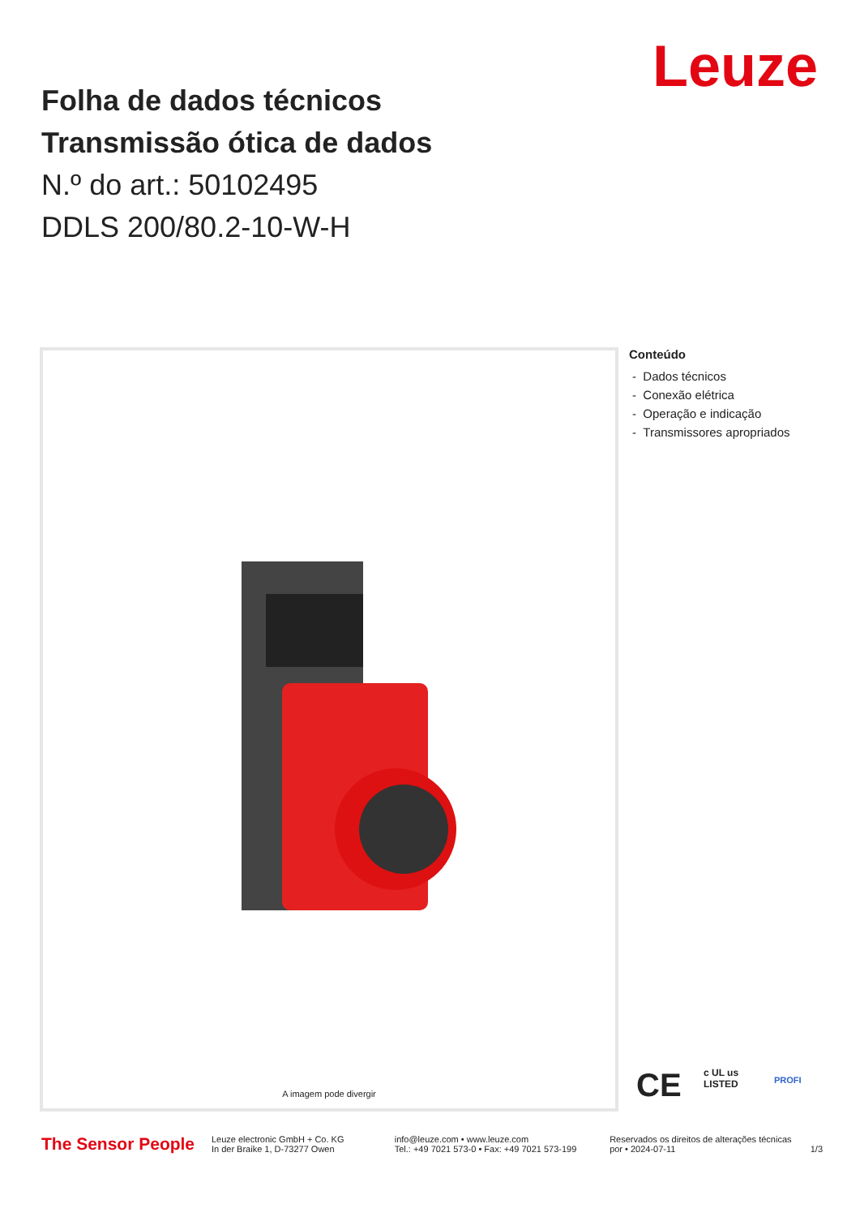Leuze
Folha de dados técnicos
Transmissão ótica de dados
N.º do art.: 50102495
DDLS 200/80.2-10-W-H
A imagem pode divergir
Conteúdo
- Dados técnicos
- Conexão elétrica
- Operação e indicação
- Transmissores apropriados
CE
c UL us
LISTED
PROFI
The Sensor People
Leuze electronic GmbH + Co. KG
In der Braike 1, D-73277 Owen
info@leuze.com • www.leuze.com
Tel.: +49 7021 573-0 • Fax: +49 7021 573-199
Reservados os direitos de alterações técnicas
por • 2024-07-11
1/3